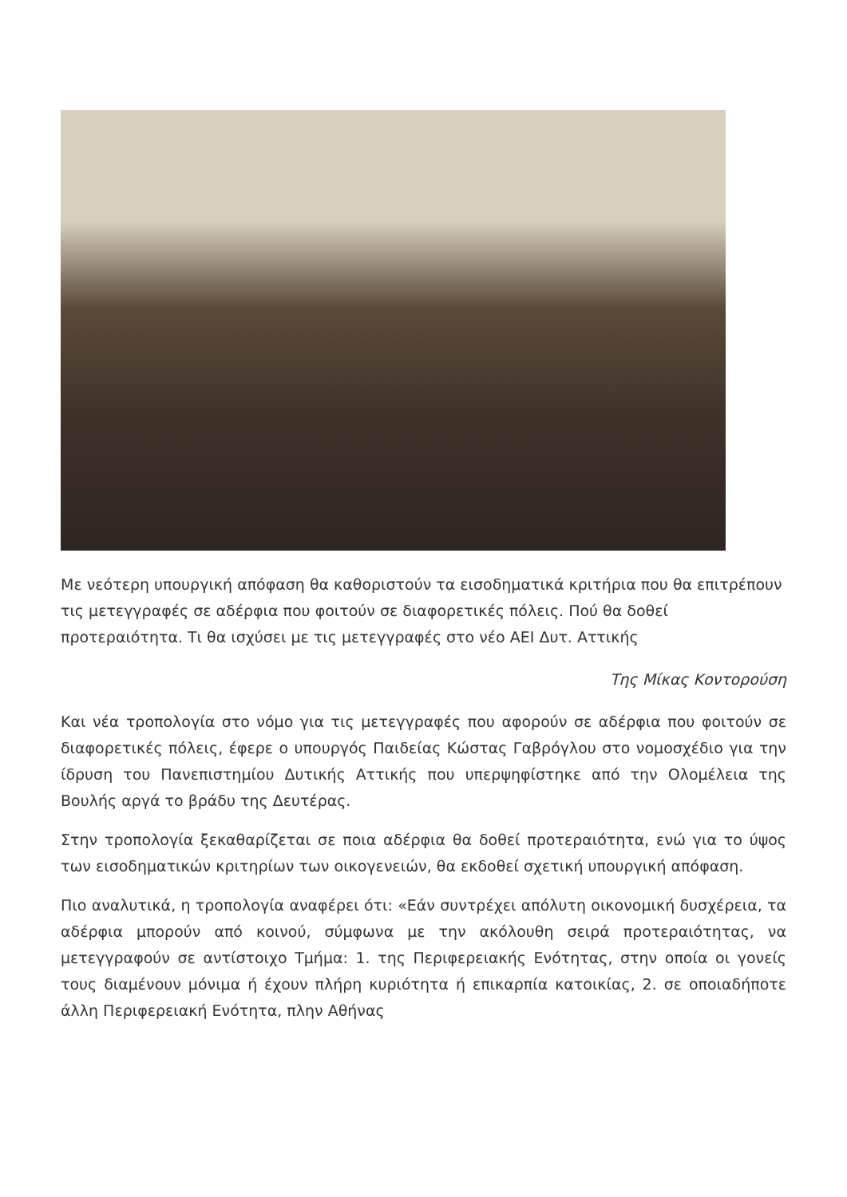Με νεότερη υπουργική απόφαση θα καθοριστούν τα εισοδηματικά κριτήρια που θα επιτρέπουν τις μετεγγραφές σε αδέρφια που φοιτούν σε διαφορετικές πόλεις. Πού θα δοθεί προτεραιότητα. Τι θα ισχύσει με τις μετεγγραφές στο νέο ΑΕΙ Δυτ. Αττικής
Της Μίκας Κοντορούση
Και νέα τροπολογία στο νόμο για τις μετεγγραφές που αφορούν σε αδέρφια που φοιτούν σε διαφορετικές πόλεις, έφερε ο υπουργός Παιδείας Κώστας Γαβρόγλου στο νομοσχέδιο για την ίδρυση του Πανεπιστημίου Δυτικής Αττικής που υπερψηφίστηκε από την Ολομέλεια της Βουλής αργά το βράδυ της Δευτέρας.
Στην τροπολογία ξεκαθαρίζεται σε ποια αδέρφια θα δοθεί προτεραιότητα, ενώ για το ύψος των εισοδηματικών κριτηρίων των οικογενειών, θα εκδοθεί σχετική υπουργική απόφαση.
Πιο αναλυτικά, η τροπολογία αναφέρει ότι: «Εάν συντρέχει απόλυτη οικονομική δυσχέρεια, τα αδέρφια μπορούν από κοινού, σύμφωνα με την ακόλουθη σειρά προτεραιότητας, να μετεγγραφούν σε αντίστοιχο Τμήμα: 1. της Περιφερειακής Ενότητας, στην οποία οι γονείς τους διαμένουν μόνιμα ή έχουν πλήρη κυριότητα ή επικαρπία κατοικίας, 2. σε οποιαδήποτε άλλη Περιφερειακή Ενότητα, πλην Αθήνας